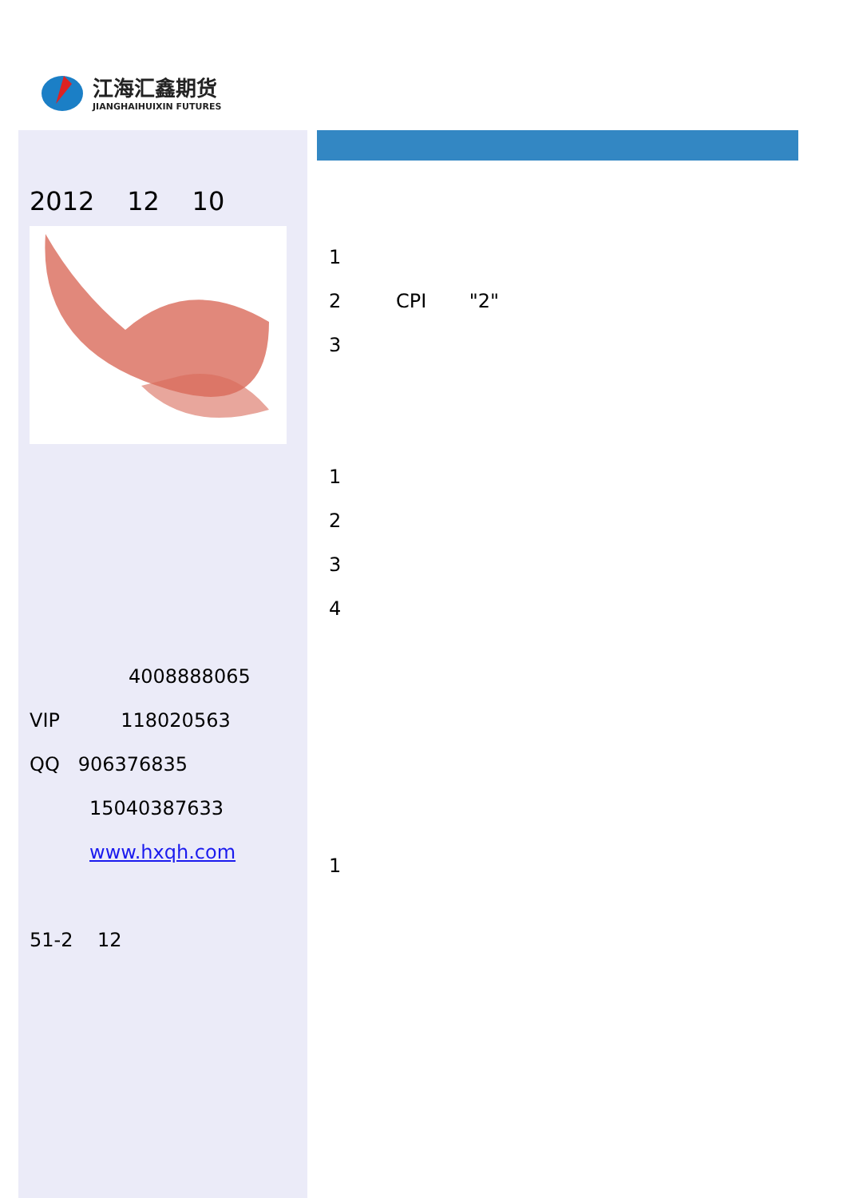江海汇鑫期货
JIANGHAIHUIXIN FUTURES
2012 12 10
4008888065
VIP 118020563
QQ 906376835
15040387633
www.hxqh.com
51-2 12
1
2 CPI "2"
3
1
2
3
4
1